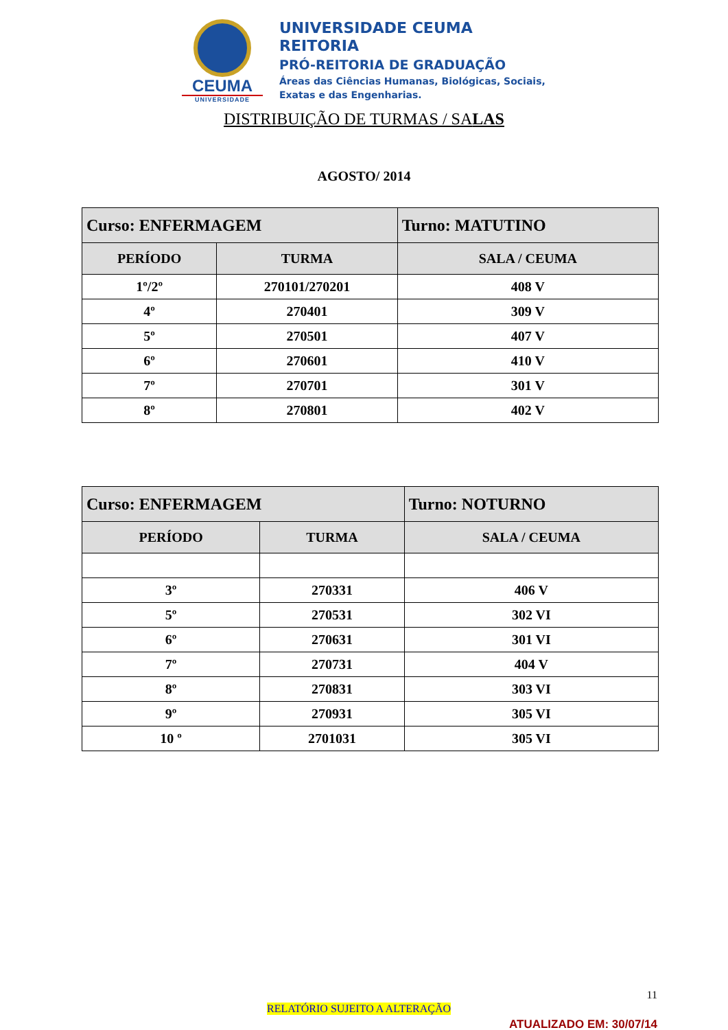CEUMA
UNIVERSIDADE
UNIVERSIDADE CEUMA
REITORIA
PRÓ-REITORIA DE GRADUAÇÃO
Áreas das Ciências Humanas, Biológicas, Sociais,
Exatas e das Engenharias.
DISTRIBUIÇÃO DE TURMAS / SALAS
AGOSTO/ 2014
| Curso: ENFERMAGEM | | Turno: MATUTINO |
| PERÍODO | TURMA | SALA / CEUMA |
| 1º/2º | 270101/270201 | 408 V |
| 4º | 270401 | 309 V |
| 5º | 270501 | 407 V |
| 6º | 270601 | 410 V |
| 7º | 270701 | 301 V |
| 8º | 270801 | 402 V |
| Curso: ENFERMAGEM | | Turno: NOTURNO |
| PERÍODO | TURMA | SALA / CEUMA |
| 3º | 270331 | 406 V |
| 5º | 270531 | 302 VI |
| 6º | 270631 | 301 VI |
| 7º | 270731 | 404 V |
| 8º | 270831 | 303 VI |
| 9º | 270931 | 305 VI |
| 10 º | 2701031 | 305 VI |
11
RELATÓRIO SUJEITO A ALTERAÇÃO
ATUALIZADO EM: 30/07/14